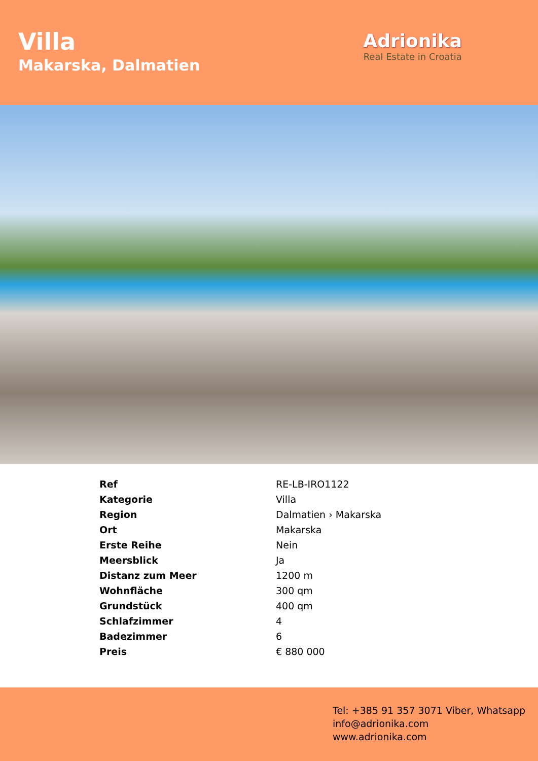Villa
Makarska, Dalmatien
Adrionika
Real Estate in Croatia
| Ref | RE-LB-IRO1122 |
| Kategorie | Villa |
| Region | Dalmatien › Makarska |
| Ort | Makarska |
| Erste Reihe | Nein |
| Meersblick | Ja |
| Distanz zum Meer | 1200 m |
| Wohnfläche | 300 qm |
| Grundstück | 400 qm |
| Schlafzimmer | 4 |
| Badezimmer | 6 |
| Preis | € 880 000 |
Tel: +385 91 357 3071 Viber, Whatsapp
info@adrionika.com
www.adrionika.com